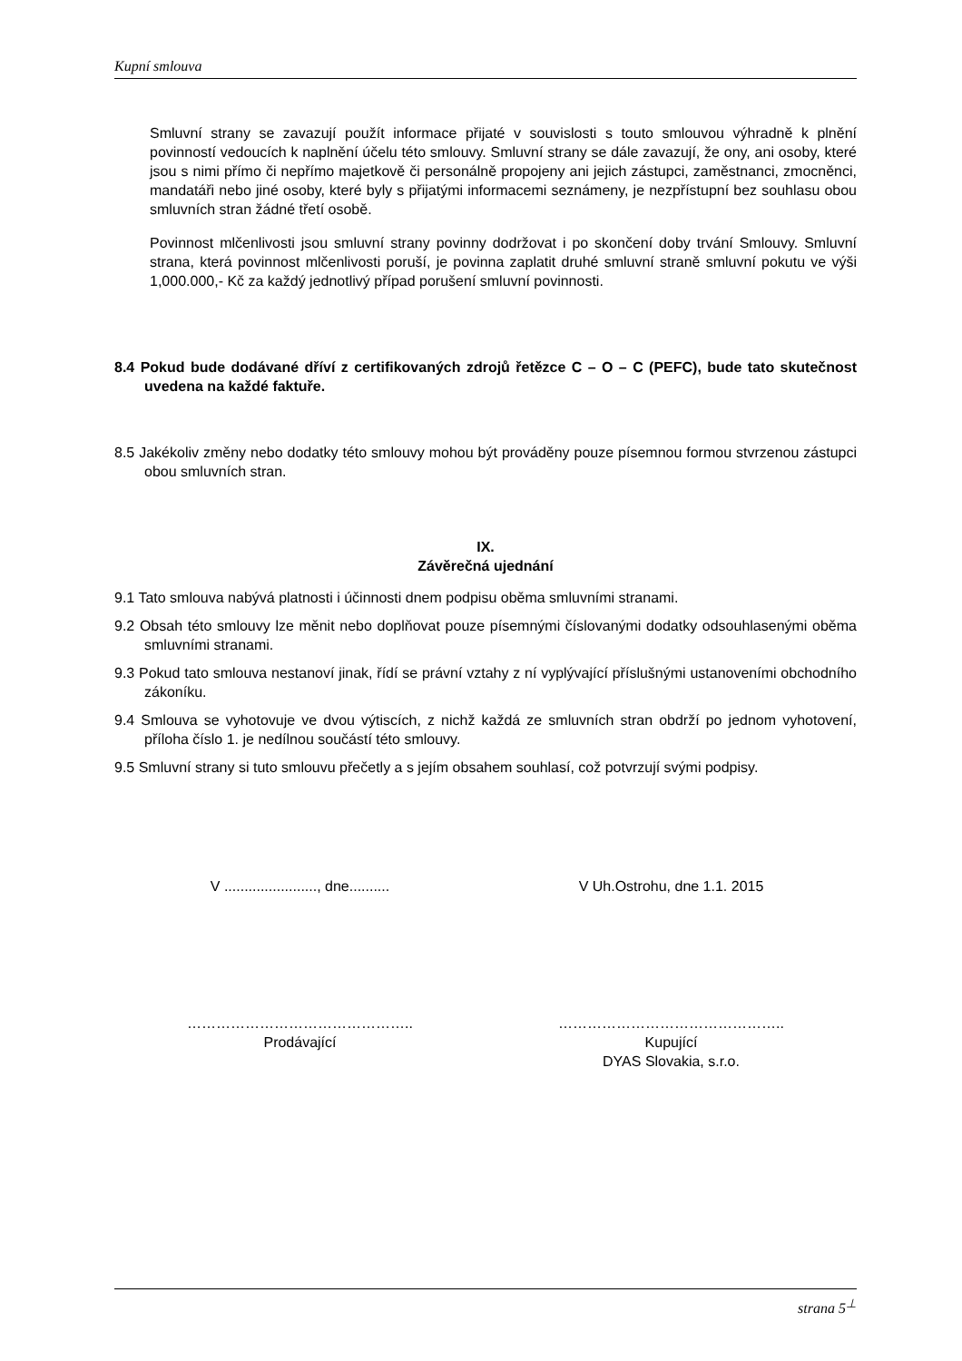Kupní smlouva
Smluvní strany se zavazují použít informace přijaté v souvislosti s touto smlouvou výhradně k plnění povinností vedoucích k naplnění účelu této smlouvy. Smluvní strany se dále zavazují, že ony, ani osoby, které jsou s nimi přímo či nepřímo majetkově či personálně propojeny ani jejich zástupci, zaměstnanci, zmocněnci, mandatáři nebo jiné osoby, které byly s přijatými informacemi seznámeny, je nezpřístupní bez souhlasu obou smluvních stran žádné třetí osobě.
Povinnost mlčenlivosti jsou smluvní strany povinny dodržovat i po skončení doby trvání Smlouvy. Smluvní strana, která povinnost mlčenlivosti poruší, je povinna zaplatit druhé smluvní straně smluvní pokutu ve výši 1,000.000,- Kč za každý jednotlivý případ porušení smluvní povinnosti.
8.4 Pokud bude dodávané dříví z certifikovaných zdrojů řetězce C – O – C (PEFC), bude tato skutečnost uvedena na každé faktuře.
8.5 Jakékoliv změny nebo dodatky této smlouvy mohou být prováděny pouze písemnou formou stvrzenou zástupci obou smluvních stran.
IX.
Závěrečná ujednání
9.1 Tato smlouva nabývá platnosti i účinnosti dnem podpisu oběma smluvními stranami.
9.2 Obsah této smlouvy lze měnit nebo doplňovat pouze písemnými číslovanými dodatky odsouhlasenými oběma smluvními stranami.
9.3 Pokud tato smlouva nestanoví jinak, řídí se právní vztahy z ní vyplývající příslušnými ustanoveními obchodního zákoníku.
9.4 Smlouva se vyhotovuje ve dvou výtiscích, z nichž každá ze smluvních stran obdrží po jednom vyhotovení, příloha číslo 1. je nedílnou součástí této smlouvy.
9.5 Smluvní strany si tuto smlouvu přečetly a s jejím obsahem souhlasí, což potvrzují svými podpisy.
V ......................., dne..........
V Uh.Ostrohu, dne 1.1. 2015
………………………………………..
Prodávající
………………………………………..
Kupující
DYAS Slovakia, s.r.o.
strana 5<sup>⊥</sup>